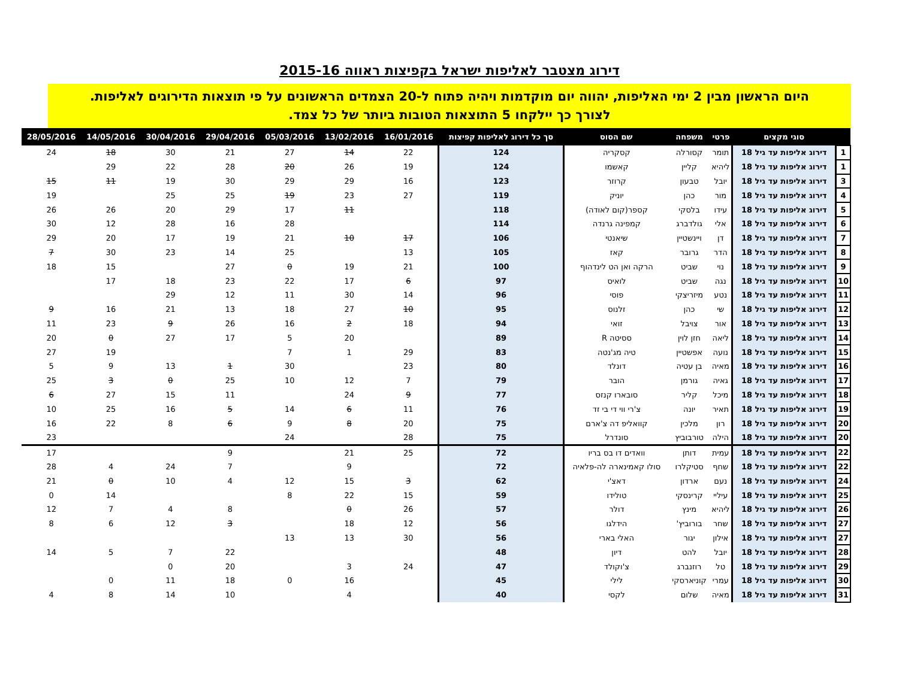דירוג מצטבר לאליפות ישראל בקפיצות ראווה 2015-16
היום הראשון מבין 2 ימי האליפות, יהווה יום מוקדמות ויהיה פתוח ל-20 הצמדים הראשונים על פי תוצאות הדירוגים לאליפות.
לצורך כך יילקחו 5 התוצאות הטובות ביותר של כל צמד.
| | סוגי מקצים | פרטי | משפחה | שם הסוס | סך כל דירוג לאליפות קפיצות | 16/01/2016 | 13/02/2016 | 05/03/2016 | 29/04/2016 | 30/04/2016 | 14/05/2016 | 28/05/2016 |
| --- | --- | --- | --- | --- | --- | --- | --- | --- | --- | --- | --- | --- |
| 1 | דירוג אליפות עד גיל 18 | תומר | קסורלה | קסקריה | 124 | 22 | 14 | 27 | 21 | 30 | 18 | 24 |
| 1 | דירוג אליפות עד גיל 18 | ליהיא | קליין | קאשמו | 124 | 19 | 26 | 20 | 28 | 22 | 29 | |
| 3 | דירוג אליפות עד גיל 18 | יובל | טבעון | קרוזר | 123 | 16 | 29 | 29 | 30 | 19 | 11 | 15 |
| 4 | דירוג אליפות עד גיל 18 | מור | כהן | יוניק | 119 | 27 | 23 | 19 | 25 | 25 | | 19 |
| 5 | דירוג אליפות עד גיל 18 | עידו | בלסקי | קספר(קום לאודה) | 118 | | 11 | 17 | 29 | 20 | 26 | 26 |
| 6 | דירוג אליפות עד גיל 18 | אלי | גולדברג | קמפינה גרנדה | 114 | | | 28 | 16 | 28 | 12 | 30 |
| 7 | דירוג אליפות עד גיל 18 | דן | ויינשטיין | שיאנטי | 106 | 17 | 10 | 21 | 19 | 17 | 20 | 29 |
| 8 | דירוג אליפות עד גיל 18 | הדר | גרובר | קאז | 105 | 13 | | 25 | 14 | 23 | 30 | 7 |
| 9 | דירוג אליפות עד גיל 18 | נוי | שביט | הרקה ואן הט לינדהוף | 100 | 21 | 19 | 0 | 27 | | 15 | 18 |
| 10 | דירוג אליפות עד גיל 18 | נגה | שביט | לואיס | 97 | 6 | 17 | 22 | 23 | 18 | 17 | |
| 11 | דירוג אליפות עד גיל 18 | נטע | מיזריצקי | פוסי | 96 | 14 | 30 | 11 | 12 | 29 | | |
| 12 | דירוג אליפות עד גיל 18 | שי | כהן | זלנוס | 95 | 10 | 27 | 18 | 13 | 21 | 16 | 9 |
| 13 | דירוג אליפות עד גיל 18 | אור | צויבל | זואי | 94 | 18 | 2 | 16 | 26 | 9 | 23 | 11 |
| 14 | דירוג אליפות עד גיל 18 | ליאה | חזן לוין | ססיטה R | 89 | | 20 | 5 | 17 | 27 | 0 | 20 |
| 15 | דירוג אליפות עד גיל 18 | נועה | אפשטיין | טיה מג'נטה | 83 | 29 | 1 | 7 | | | 19 | 27 |
| 16 | דירוג אליפות עד גיל 18 | מאיה | בן עטיה | דונלד | 80 | 23 | | 30 | 1 | 13 | 9 | 5 |
| 17 | דירוג אליפות עד גיל 18 | גאיה | גורמן | הובר | 79 | 7 | 12 | 10 | 25 | 0 | 3 | 25 |
| 18 | דירוג אליפות עד גיל 18 | מיכל | קליר | סובארו קנזס | 77 | 9 | 24 | | 11 | 15 | 27 | 6 |
| 19 | דירוג אליפות עד גיל 18 | תאיר | יונה | צ'רי ווי די בי זד | 76 | 11 | 6 | 14 | 5 | 16 | 25 | 10 |
| 20 | דירוג אליפות עד גיל 18 | רון | מלכין | קוואליפ דה צ'ארם | 75 | 20 | 8 | 9 | 6 | 8 | 22 | 16 |
| 20 | דירוג אליפות עד גיל 18 | הילה | טורבוביץ | סונדרל | 75 | 28 | | 24 | | | | 23 |
| 22 | דירוג אליפות עד גיל 18 | עמית | דותן | וואדים דו בס בריו | 72 | 25 | 21 | | 9 | | | 17 |
| 22 | דירוג אליפות עד גיל 18 | שחף | סטיקלרו | סולו קאמינארה לה-פלאיה | 72 | | 9 | | 7 | 24 | 4 | 28 |
| 24 | דירוג אליפות עד גיל 18 | נעם | ארדון | דאצ'י | 62 | 3 | 15 | 12 | 4 | 10 | 0 | 21 |
| 25 | דירוג אליפות עד גיל 18 | עיליי | קרינסקי | טולידו | 59 | 15 | 22 | 8 | | | 14 | 0 |
| 26 | דירוג אליפות עד גיל 18 | ליהיא | מינץ | דולר | 57 | 26 | 0 | | 8 | 4 | 7 | 12 |
| 27 | דירוג אליפות עד גיל 18 | שחר | בורוביץ' | הידלגו | 56 | 12 | 18 | | 3 | 12 | 6 | 8 |
| 27 | דירוג אליפות עד גיל 18 | אילון | יגור | האלי בארי | 56 | 30 | 13 | 13 | | | | |
| 28 | דירוג אליפות עד גיל 18 | יובל | להט | דיון | 48 | | | | 22 | 7 | 5 | 14 |
| 29 | דירוג אליפות עד גיל 18 | טל | רוזנברג | צ'וקולד | 47 | 24 | 3 | | 20 | 0 | | |
| 30 | דירוג אליפות עד גיל 18 | עמרי | קוניארסקי | לילי | 45 | | 16 | 0 | 18 | 11 | 0 | |
| 31 | דירוג אליפות עד גיל 18 | מאיה | שלום | לקסי | 40 | | 4 | | 10 | 14 | 8 | 4 |